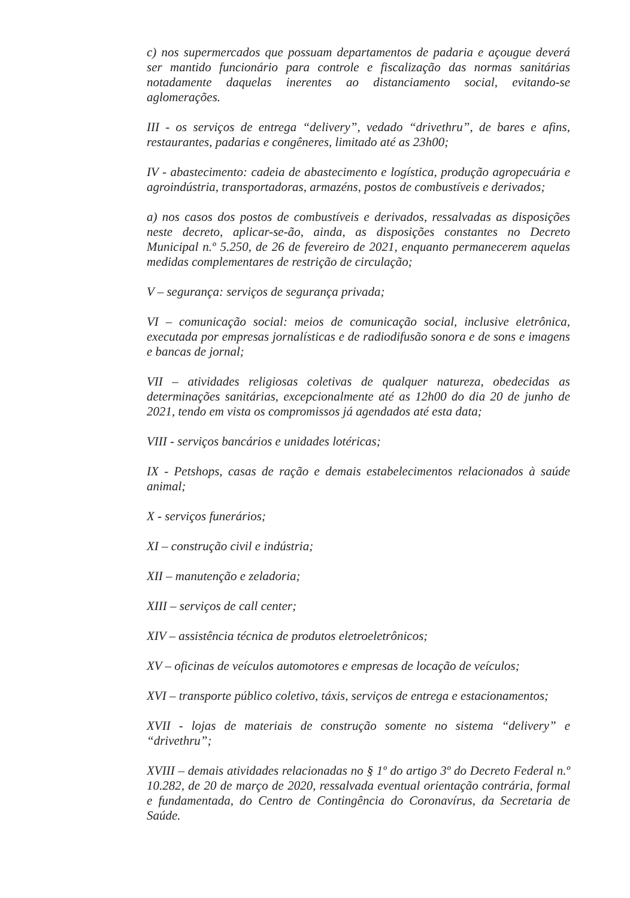c) nos supermercados que possuam departamentos de padaria e açougue deverá ser mantido funcionário para controle e fiscalização das normas sanitárias notadamente daquelas inerentes ao distanciamento social, evitando-se aglomerações.
III - os serviços de entrega “delivery”, vedado “drivethru”, de bares e afins, restaurantes, padarias e congêneres, limitado até as 23h00;
IV - abastecimento: cadeia de abastecimento e logística, produção agropecuária e agroindústria, transportadoras, armazéns, postos de combustíveis e derivados;
a) nos casos dos postos de combustíveis e derivados, ressalvadas as disposições neste decreto, aplicar-se-ão, ainda, as disposições constantes no Decreto Municipal n.º 5.250, de 26 de fevereiro de 2021, enquanto permanecerem aquelas medidas complementares de restrição de circulação;
V – segurança: serviços de segurança privada;
VI – comunicação social: meios de comunicação social, inclusive eletrônica, executada por empresas jornalísticas e de radiodifusão sonora e de sons e imagens e bancas de jornal;
VII – atividades religiosas coletivas de qualquer natureza, obedecidas as determinações sanitárias, excepcionalmente até as 12h00 do dia 20 de junho de 2021, tendo em vista os compromissos já agendados até esta data;
VIII - serviços bancários e unidades lotéricas;
IX - Petshops, casas de ração e demais estabelecimentos relacionados à saúde animal;
X - serviços funerários;
XI – construção civil e indústria;
XII – manutenção e zeladoria;
XIII – serviços de call center;
XIV – assistência técnica de produtos eletroeletrônicos;
XV – oficinas de veículos automotores e empresas de locação de veículos;
XVI – transporte público coletivo, táxis, serviços de entrega e estacionamentos;
XVII - lojas de materiais de construção somente no sistema “delivery” e “drivethru”;
XVIII – demais atividades relacionadas no § 1º do artigo 3º do Decreto Federal n.º 10.282, de 20 de março de 2020, ressalvada eventual orientação contrária, formal e fundamentada, do Centro de Contingência do Coronavírus, da Secretaria de Saúde.